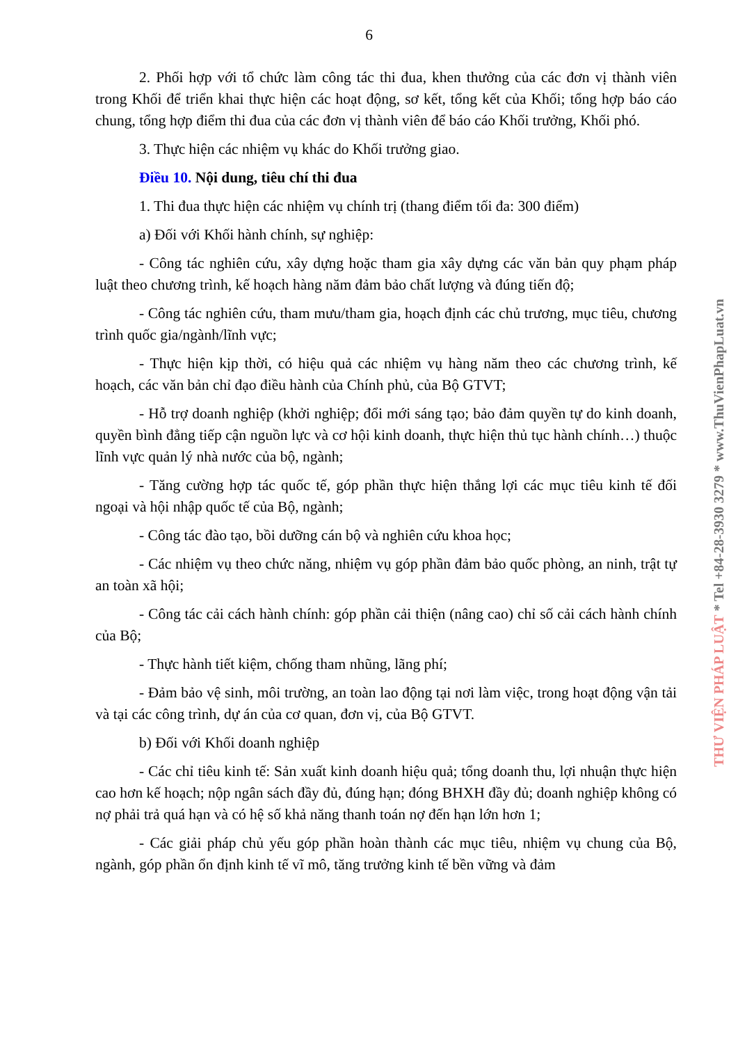6
2. Phối hợp với tổ chức làm công tác thi đua, khen thưởng của các đơn vị thành viên trong Khối để triển khai thực hiện các hoạt động, sơ kết, tổng kết của Khối; tổng hợp báo cáo chung, tổng hợp điểm thi đua của các đơn vị thành viên để báo cáo Khối trưởng, Khối phó.
3. Thực hiện các nhiệm vụ khác do Khối trưởng giao.
Điều 10. Nội dung, tiêu chí thi đua
1. Thi đua thực hiện các nhiệm vụ chính trị (thang điểm tối đa: 300 điểm)
a) Đối với Khối hành chính, sự nghiệp:
- Công tác nghiên cứu, xây dựng hoặc tham gia xây dựng các văn bản quy phạm pháp luật theo chương trình, kế hoạch hàng năm đảm bảo chất lượng và đúng tiến độ;
- Công tác nghiên cứu, tham mưu/tham gia, hoạch định các chủ trương, mục tiêu, chương trình quốc gia/ngành/lĩnh vực;
- Thực hiện kịp thời, có hiệu quả các nhiệm vụ hàng năm theo các chương trình, kế hoạch, các văn bản chỉ đạo điều hành của Chính phủ, của Bộ GTVT;
- Hỗ trợ doanh nghiệp (khởi nghiệp; đổi mới sáng tạo; bảo đảm quyền tự do kinh doanh, quyền bình đẳng tiếp cận nguồn lực và cơ hội kinh doanh, thực hiện thủ tục hành chính…) thuộc lĩnh vực quản lý nhà nước của bộ, ngành;
- Tăng cường hợp tác quốc tế, góp phần thực hiện thắng lợi các mục tiêu kinh tế đối ngoại và hội nhập quốc tế của Bộ, ngành;
- Công tác đào tạo, bồi dưỡng cán bộ và nghiên cứu khoa học;
- Các nhiệm vụ theo chức năng, nhiệm vụ góp phần đảm bảo quốc phòng, an ninh, trật tự an toàn xã hội;
- Công tác cải cách hành chính: góp phần cải thiện (nâng cao) chỉ số cải cách hành chính của Bộ;
- Thực hành tiết kiệm, chống tham nhũng, lãng phí;
- Đảm bảo vệ sinh, môi trường, an toàn lao động tại nơi làm việc, trong hoạt động vận tải và tại các công trình, dự án của cơ quan, đơn vị, của Bộ GTVT.
b) Đối với Khối doanh nghiệp
- Các chỉ tiêu kinh tế: Sản xuất kinh doanh hiệu quả; tổng doanh thu, lợi nhuận thực hiện cao hơn kế hoạch; nộp ngân sách đầy đủ, đúng hạn; đóng BHXH đầy đủ; doanh nghiệp không có nợ phải trả quá hạn và có hệ số khả năng thanh toán nợ đến hạn lớn hơn 1;
- Các giải pháp chủ yếu góp phần hoàn thành các mục tiêu, nhiệm vụ chung của Bộ, ngành, góp phần ổn định kinh tế vĩ mô, tăng trưởng kinh tế bền vững và đảm
THƯ VIỆN PHÁP LUẬT * Tel +84-28-3930 3279 * www.ThuVienPhapLuat.vn